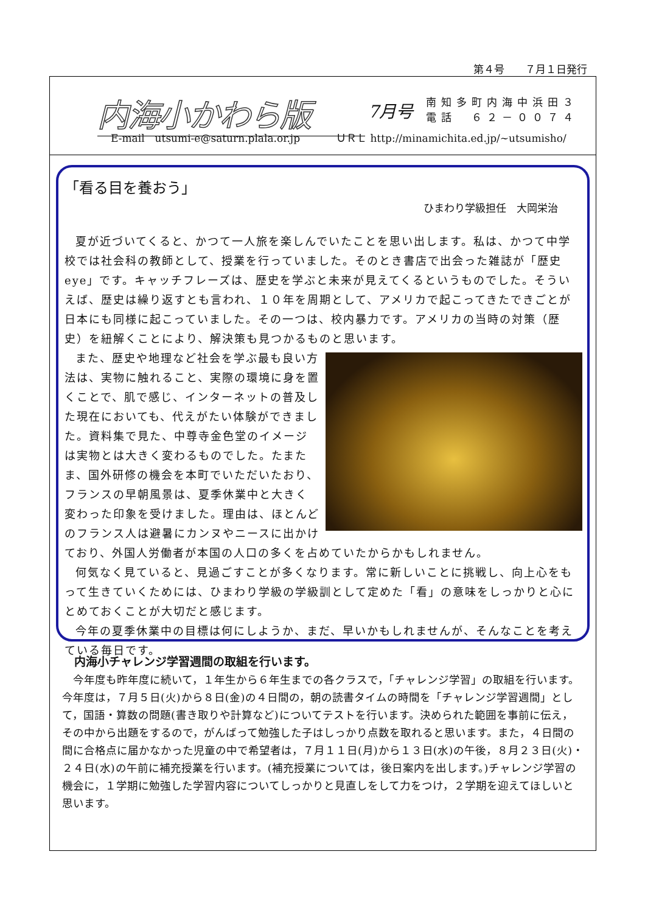第４号　　７月１日発行
内海小かわら版 7月号
南知多町内海中浜田３
電話　６２－００７４
E-mail　utsumi-e@saturn.plala.or.jp
ＵＲＬ http://minamichita.ed.jp/~utsumisho/
「看る目を養おう」
ひまわり学級担任　大岡栄治
夏が近づいてくると、かつて一人旅を楽しんでいたことを思い出します。私は、かつて中学校では社会科の教師として、授業を行っていました。そのとき書店で出会った雑誌が「歴史eye」です。キャッチフレーズは、歴史を学ぶと未来が見えてくるというものでした。そういえば、歴史は繰り返すとも言われ、１０年を周期として、アメリカで起こってきたできごとが日本にも同様に起こっていました。その一つは、校内暴力です。アメリカの当時の対策（歴史）を紐解くことにより、解決策も見つかるものと思います。
また、歴史や地理など社会を学ぶ最も良い方法は、実物に触れること、実際の環境に身を置くことで、肌で感じ、インターネットの普及した現在においても、代えがたい体験ができました。資料集で見た、中尊寺金色堂のイメージは実物とは大きく変わるものでした。たまたま、国外研修の機会を本町でいただいたおり、フランスの早朝風景は、夏季休業中と大きく変わった印象を受けました。理由は、ほとんどのフランス人は避暑にカンヌやニースに出かけており、外国人労働者が本国の人口の多くを占めていたからかもしれません。
何気なく見ていると、見過ごすことが多くなります。常に新しいことに挑戦し、向上心をもって生きていくためには、ひまわり学級の学級訓として定めた「看」の意味をしっかりと心にとめておくことが大切だと感じます。
今年の夏季休業中の目標は何にしようか、まだ、早いかもしれませんが、そんなことを考えている毎日です。
内海小チャレンジ学習週間の取組を行います。
今年度も昨年度に続いて，１年生から６年生までの各クラスで，「チャレンジ学習」の取組を行います。今年度は，７月５日(火)から８日(金)の４日間の，朝の読書タイムの時間を「チャレンジ学習週間」として，国語・算数の問題(書き取りや計算など)についてテストを行います。決められた範囲を事前に伝え，その中から出題をするので，がんばって勉強した子はしっかり点数を取れると思います。また，４日間の間に合格点に届かなかった児童の中で希望者は，７月１１日(月)から１３日(水)の午後，８月２３日(火)・２４日(水)の午前に補充授業を行います。(補充授業については，後日案内を出します。)チャレンジ学習の機会に，１学期に勉強した学習内容についてしっかりと見直しをして力をつけ，２学期を迎えてほしいと思います。